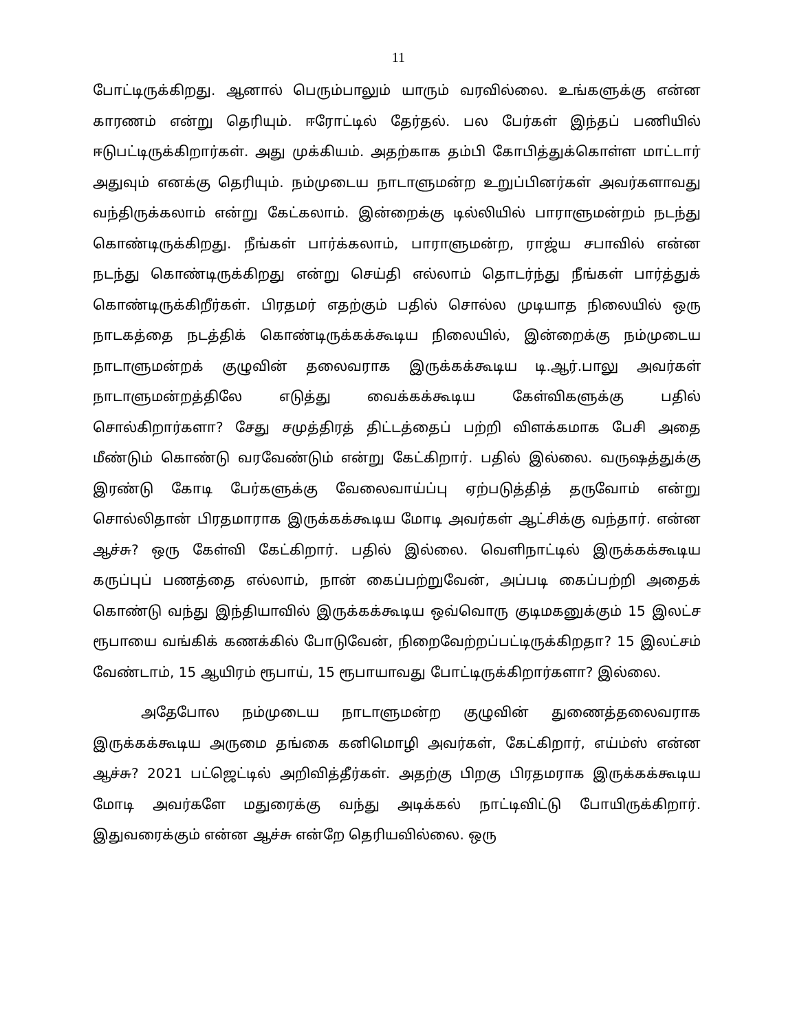11
போட்டிருக்கிறது. ஆனால் பெரும்பாலும் யாரும் வரவில்லை. உங்களுக்கு என்ன காரணம் என்று தெரியும். ஈரோட்டில் தேர்தல். பல பேர்கள் இந்தப் பணியில் ஈடுபட்டிருக்கிறார்கள். அது முக்கியம். அதற்காக தம்பி கோபித்துக்கொள்ள மாட்டார் அதுவும் எனக்கு தெரியும். நம்முடைய நாடாளுமன்ற உறுப்பினர்கள் அவர்களாவது வந்திருக்கலாம் என்று கேட்கலாம். இன்றைக்கு டில்லியில் பாராளுமன்றம் நடந்து கொண்டிருக்கிறது. நீங்கள் பார்க்கலாம், பாராளுமன்ற, ராஜ்ய சபாவில் என்ன நடந்து கொண்டிருக்கிறது என்று செய்தி எல்லாம் தொடர்ந்து நீங்கள் பார்த்துக் கொண்டிருக்கிறீர்கள். பிரதமர் எதற்கும் பதில் சொல்ல முடியாத நிலையில் ஒரு நாடகத்தை நடத்திக் கொண்டிருக்கக்கூடிய நிலையில், இன்றைக்கு நம்முடைய நாடாளுமன்றக் குழுவின் தலைவராக இருக்கக்கூடிய டி.ஆர்.பாலு அவர்கள் நாடாளுமன்றத்திலே எடுத்து வைக்கக்கூடிய கேள்விகளுக்கு பதில் சொல்கிறார்களா? சேது சமுத்திரத் திட்டத்தைப் பற்றி விளக்கமாக பேசி அதை மீண்டும் கொண்டு வரவேண்டும் என்று கேட்கிறார். பதில் இல்லை. வருஷத்துக்கு இரண்டு கோடி பேர்களுக்கு வேலைவாய்ப்பு ஏற்படுத்தித் தருவோம் என்று சொல்லிதான் பிரதமாராக இருக்கக்கூடிய மோடி அவர்கள் ஆட்சிக்கு வந்தார். என்ன ஆச்சு? ஒரு கேள்வி கேட்கிறார். பதில் இல்லை. வெளிநாட்டில் இருக்கக்கூடிய கருப்புப் பணத்தை எல்லாம், நான் கைப்பற்றுவேன், அப்படி கைப்பற்றி அதைக் கொண்டு வந்து இந்தியாவில் இருக்கக்கூடிய ஒவ்வொரு குடிமகனுக்கும் 15 இலட்ச ரூபாயை வங்கிக் கணக்கில் போடுவேன், நிறைவேற்றப்பட்டிருக்கிறதா? 15 இலட்சம் வேண்டாம், 15 ஆயிரம் ரூபாய், 15 ரூபாயாவது போட்டிருக்கிறார்களா? இல்லை.
அதேபோல நம்முடைய நாடாளுமன்ற குழுவின் துணைத்தலைவராக இருக்கக்கூடிய அருமை தங்கை கனிமொழி அவர்கள், கேட்கிறார், எய்ம்ஸ் என்ன ஆச்சு? 2021 பட்ஜெட்டில் அறிவித்தீர்கள். அதற்கு பிறகு பிரதமராக இருக்கக்கூடிய மோடி அவர்களே மதுரைக்கு வந்து அடிக்கல் நாட்டிவிட்டு போயிருக்கிறார். இதுவரைக்கும் என்ன ஆச்சு என்றே தெரியவில்லை. ஒரு